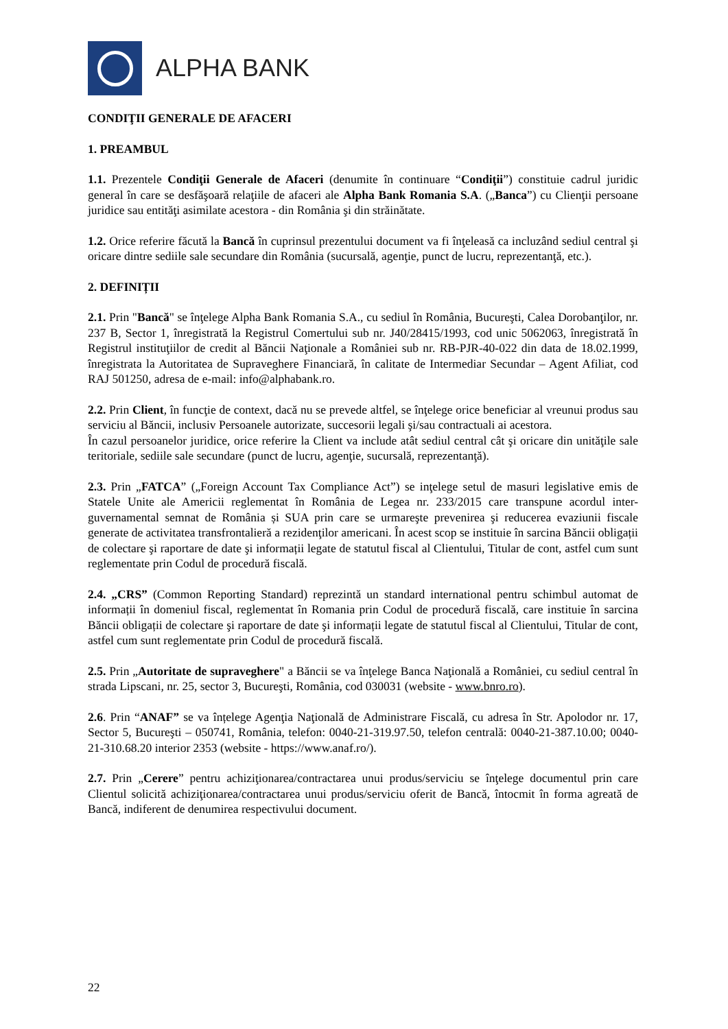ALPHA BANK
CONDIŢII GENERALE DE AFACERI
1. PREAMBUL
1.1. Prezentele Condiţii Generale de Afaceri (denumite în continuare “Condiţii”) constituie cadrul juridic general în care se desfăşoară relaţiile de afaceri ale Alpha Bank Romania S.A. („Banca”) cu Clienţii persoane juridice sau entităţi asimilate acestora - din România şi din străinătate.
1.2. Orice referire făcută la Bancă în cuprinsul prezentului document va fi înţeleasă ca incluzând sediul central şi oricare dintre sediile sale secundare din România (sucursală, agenţie, punct de lucru, reprezentanţă, etc.).
2. DEFINIȚII
2.1. Prin "Bancă" se înţelege Alpha Bank Romania S.A., cu sediul în România, Bucureşti, Calea Dorobanţilor, nr. 237 B, Sector 1, înregistrată la Registrul Comertului sub nr. J40/28415/1993, cod unic 5062063, înregistrată în Registrul instituţiilor de credit al Băncii Naţionale a României sub nr. RB-PJR-40-022 din data de 18.02.1999, înregistrata la Autoritatea de Supraveghere Financiară, în calitate de Intermediar Secundar – Agent Afiliat, cod RAJ 501250, adresa de e-mail: info@alphabank.ro.
2.2. Prin Client, în funcţie de context, dacă nu se prevede altfel, se înţelege orice beneficiar al vreunui produs sau serviciu al Băncii, inclusiv Persoanele autorizate, succesorii legali şi/sau contractuali ai acestora.
În cazul persoanelor juridice, orice referire la Client va include atât sediul central cât şi oricare din unităţile sale teritoriale, sediile sale secundare (punct de lucru, agenţie, sucursală, reprezentanţă).
2.3. Prin „FATCA” („Foreign Account Tax Compliance Act”) se inţelege setul de masuri legislative emis de Statele Unite ale Americii reglementat în România de Legea nr. 233/2015 care transpune acordul inter-guvernamental semnat de România și SUA prin care se urmareşte prevenirea şi reducerea evaziunii fiscale generate de activitatea transfrontalieră a rezidenţilor americani. În acest scop se instituie în sarcina Băncii obligații de colectare şi raportare de date şi informații legate de statutul fiscal al Clientului, Titular de cont, astfel cum sunt reglementate prin Codul de procedură fiscală.
2.4. „CRS” (Common Reporting Standard) reprezintă un standard international pentru schimbul automat de informații în domeniul fiscal, reglementat în Romania prin Codul de procedură fiscală, care instituie în sarcina Băncii obligații de colectare şi raportare de date şi informații legate de statutul fiscal al Clientului, Titular de cont, astfel cum sunt reglementate prin Codul de procedură fiscală.
2.5. Prin „Autoritate de supraveghere" a Băncii se va înţelege Banca Naţională a României, cu sediul central în strada Lipscani, nr. 25, sector 3, Bucureşti, România, cod 030031 (website - www.bnro.ro).
2.6. Prin “ANAF” se va înțelege Agenţia Naţională de Administrare Fiscală, cu adresa în Str. Apolodor nr. 17, Sector 5, Bucureşti – 050741, România, telefon: 0040-21-319.97.50, telefon centrală: 0040-21-387.10.00; 0040-21-310.68.20 interior 2353 (website - https://www.anaf.ro/).
2.7. Prin „Cerere” pentru achiziţionarea/contractarea unui produs/serviciu se înţelege documentul prin care Clientul solicită achiziţionarea/contractarea unui produs/serviciu oferit de Bancă, întocmit în forma agreată de Bancă, indiferent de denumirea respectivului document.
22